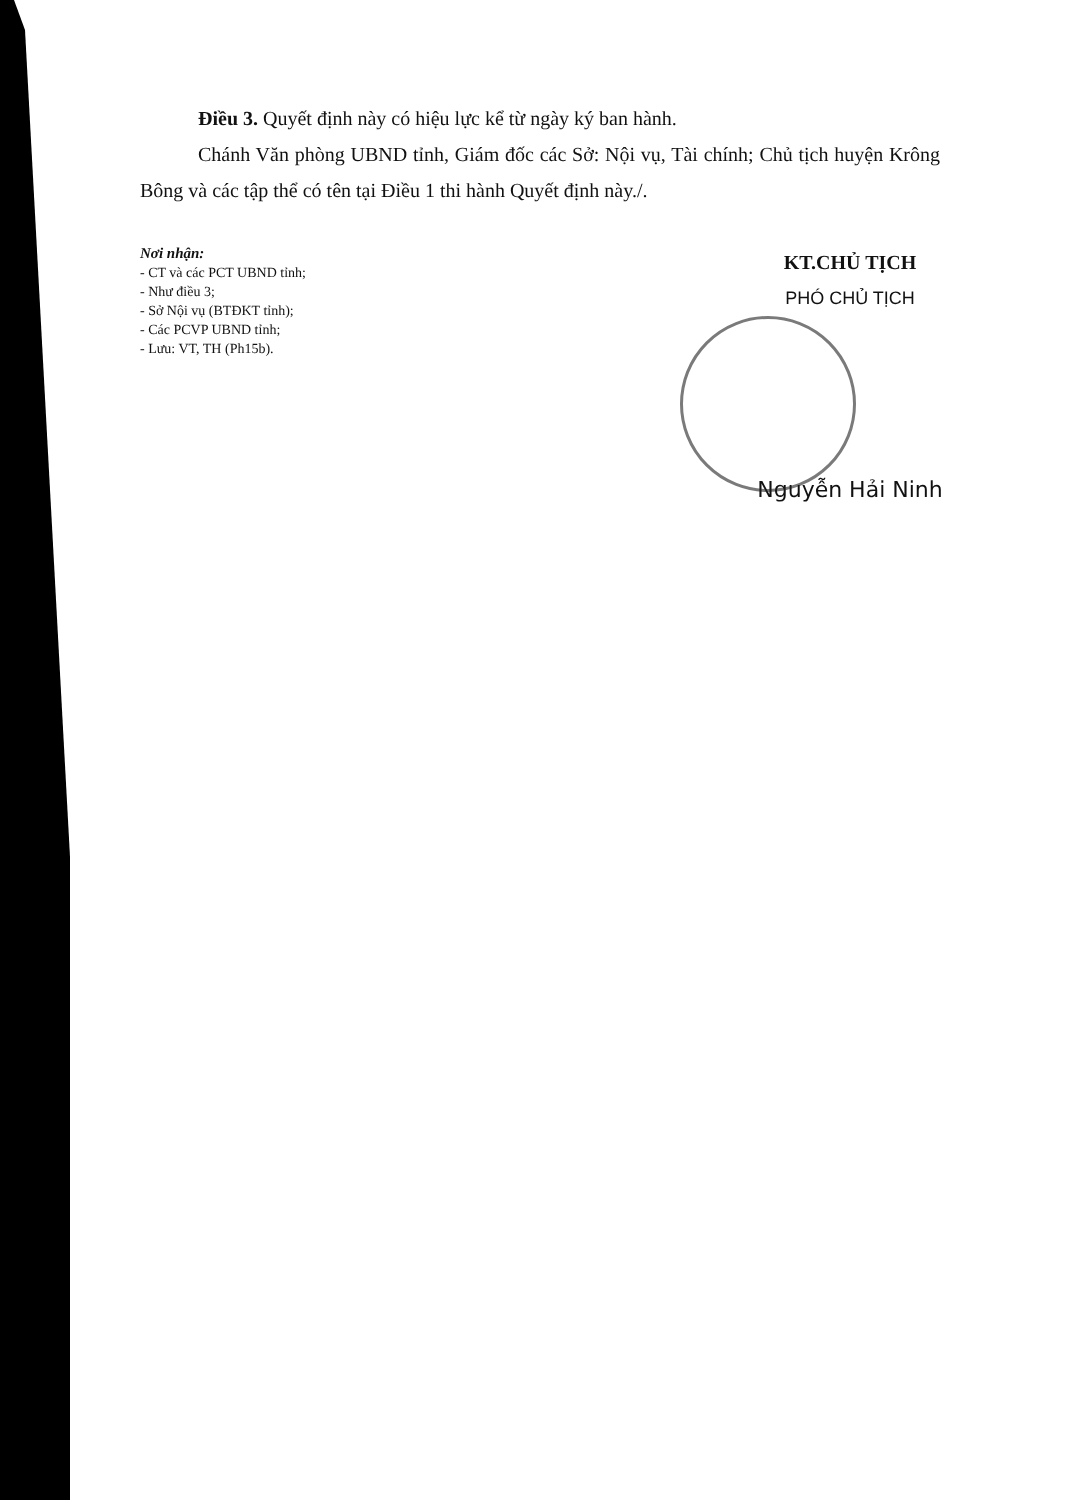Điều 3. Quyết định này có hiệu lực kể từ ngày ký ban hành.
Chánh Văn phòng UBND tỉnh, Giám đốc các Sở: Nội vụ, Tài chính; Chủ tịch huyện Krông Bông và các tập thể có tên tại Điều 1 thi hành Quyết định này./.
Nơi nhận:
- CT và các PCT UBND tỉnh;
- Như điều 3;
- Sở Nội vụ (BTĐKT tỉnh);
- Các PCVP UBND tỉnh;
- Lưu: VT, TH (Ph15b).
KT.CHỦ TỊCH
PHÓ CHỦ TỊCH
Nguyễn Hải Ninh